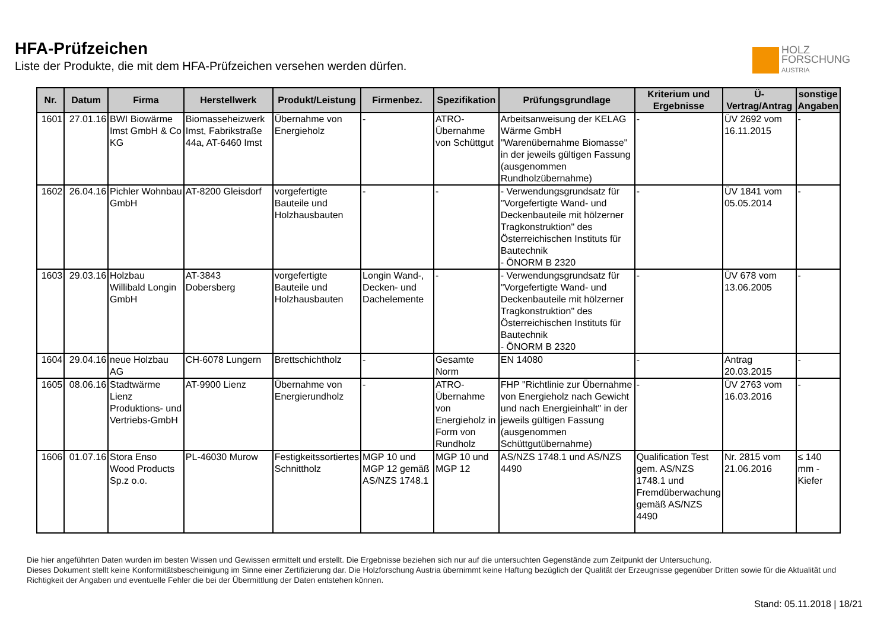HFA-Prüfzeichen
Liste der Produkte, die mit dem HFA-Prüfzeichen versehen werden dürfen.
HOLZ
FORSCHUNG
AUSTRIA
| Nr. | Datum | Firma | Herstellwerk | Produkt/Leistung | Firmenbez. | Spezifikation | Prüfungsgrundlage | Kriterium und Ergebnisse | Ü-Vertrag/Antrag | sonstige Angaben |
| --- | --- | --- | --- | --- | --- | --- | --- | --- | --- | --- |
| 1601 | 27.01.16 | BWI Biowärme Imst GmbH & Co KG | Biomasseheizwerk Imst, Fabrikstraße 44a, AT-6460 Imst | Übernahme von Energieholz | - | ATRO-Übernahme von Schüttgut | Arbeitsanweisung der KELAG Wärme GmbH "Warenübernahme Biomasse" in der jeweils gültigen Fassung (ausgenommen Rundholzübernahme) | - | ÜV 2692 vom 16.11.2015 | - |
| 1602 | 26.04.16 | Pichler Wohnbau GmbH | AT-8200 Gleisdorf | vorgefertigte Bauteile und Holzhausbauten | - | - | - Verwendungsgrundsatz für "Vorgefertigte Wand- und Deckenbauteile mit hölzerner Tragkonstruktion" des Österreichischen Instituts für Bautechnik - ÖNORM B 2320 | - | ÜV 1841 vom 05.05.2014 | - |
| 1603 | 29.03.16 | Holzbau Willibald Longin GmbH | AT-3843 Dobersberg | vorgefertigte Bauteile und Holzhausbauten | Longin Wand-, Decken- und Dachelemente | - | - Verwendungsgrundsatz für "Vorgefertigte Wand- und Deckenbauteile mit hölzerner Tragkonstruktion" des Österreichischen Instituts für Bautechnik - ÖNORM B 2320 | - | ÜV 678 vom 13.06.2005 | - |
| 1604 | 29.04.16 | neue Holzbau AG | CH-6078 Lungern | Brettschichtholz | - | Gesamte Norm | EN 14080 | - | Antrag 20.03.2015 | - |
| 1605 | 08.06.16 | Stadtwärme Lienz Produktions- und Vertriebs-GmbH | AT-9900 Lienz | Übernahme von Energierundholz | - | ATRO-Übernahme von Energieholz in Form von Rundholz | FHP "Richtlinie zur Übernahme von Energieholz nach Gewicht und nach Energieinhalt" in der jeweils gültigen Fassung (ausgenommen Schüttgutübernahme) | - | ÜV 2763 vom 16.03.2016 | - |
| 1606 | 01.07.16 | Stora Enso Wood Products Sp.z o.o. | PL-46030 Murow | Festigkeitssortiertes Schnittholz | MGP 10 und MGP 12 gemäß AS/NZS 1748.1 | MGP 10 und MGP 12 | AS/NZS 1748.1 und AS/NZS 4490 | Qualification Test gem. AS/NZS 1748.1 und Fremdüberwachung gemäß AS/NZS 4490 | Nr. 2815 vom 21.06.2016 | ≤ 140 mm - Kiefer |
Die hier angeführten Daten wurden im besten Wissen und Gewissen ermittelt und erstellt. Die Ergebnisse beziehen sich nur auf die untersuchten Gegenstände zum Zeitpunkt der Untersuchung.
Dieses Dokument stellt keine Konformitätsbescheinigung im Sinne einer Zertifizierung dar. Die Holzforschung Austria übernimmt keine Haftung bezüglich der Qualität der Erzeugnisse gegenüber Dritten sowie für die Aktualität und Richtigkeit der Angaben und eventuelle Fehler die bei der Übermittlung der Daten entstehen können.
Stand: 05.11.2018 | 18/21